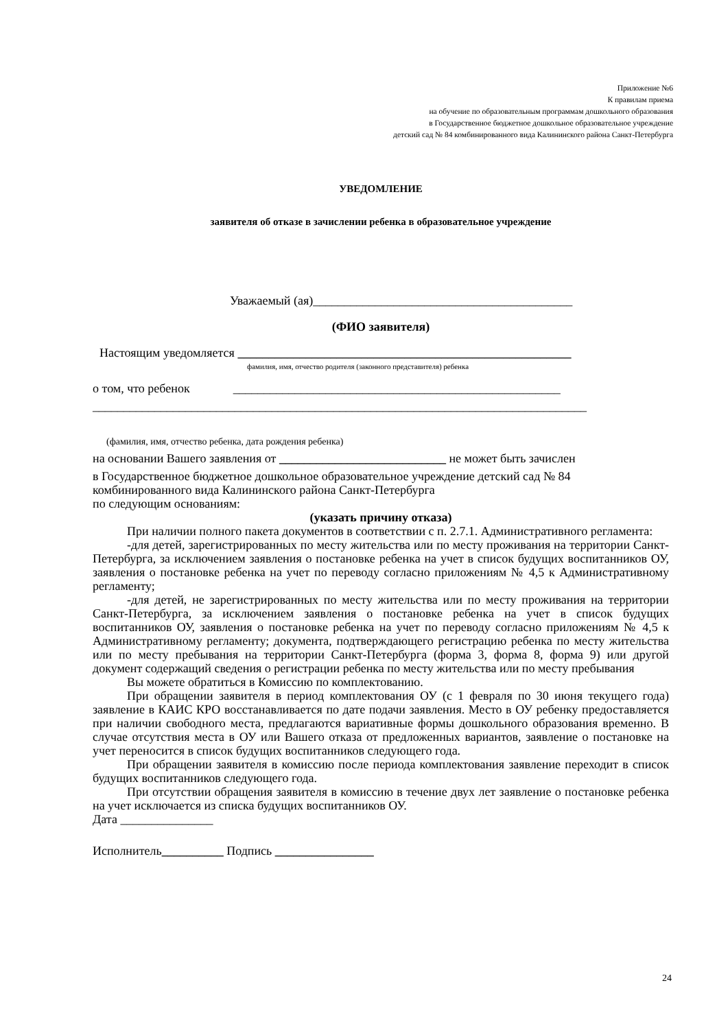Приложение №6
К правилам приема
на обучение по образовательным программам дошкольного образования
в Государственное бюджетное дошкольное образовательное учреждение
детский сад № 84 комбинированного вида Калининского района Санкт-Петербурга
УВЕДОМЛЕНИЕ
заявителя об отказе в зачислении ребенка в образовательное учреждение
Уважаемый (ая)__________________________________________
(ФИО заявителя)
Настоящим уведомляется ______________________________________________________
фамилия, имя, отчество родителя (законного представителя) ребенка
о том, что ребенок _____________________________________________________
________________________________________________________________________________
(фамилия, имя, отчество ребенка, дата рождения ребенка)
на основании Вашего заявления от ___________________________ не может быть зачислен
в Государственное бюджетное дошкольное образовательное учреждение детский сад № 84 комбинированного вида Калининского района Санкт-Петербурга
по следующим основаниям:
(указать причину отказа)
При наличии полного пакета документов в соответствии с п. 2.7.1. Административного регламента:
-для детей, зарегистрированных по месту жительства или по месту проживания на территории Санкт-Петербурга, за исключением заявления о постановке ребенка на учет в список будущих воспитанников ОУ, заявления о постановке ребенка на учет по переводу согласно приложениям № 4,5 к Административному регламенту;
-для детей, не зарегистрированных по месту жительства или по месту проживания на территории Санкт-Петербурга, за исключением заявления о постановке ребенка на учет в список будущих воспитанников ОУ, заявления о постановке ребенка на учет по переводу согласно приложениям № 4,5 к Административному регламенту; документа, подтверждающего регистрацию ребенка по месту жительства или по месту пребывания на территории Санкт-Петербурга (форма 3, форма 8, форма 9) или другой документ содержащий сведения о регистрации ребенка по месту жительства или по месту пребывания
Вы можете обратиться в Комиссию по комплектованию.
При обращении заявителя в период комплектования ОУ (с 1 февраля по 30 июня текущего года) заявление в КАИС КРО восстанавливается по дате подачи заявления. Место в ОУ ребенку предоставляется при наличии свободного места, предлагаются вариативные формы дошкольного образования временно. В случае отсутствия места в ОУ или Вашего отказа от предложенных вариантов, заявление о постановке на учет переносится в список будущих воспитанников следующего года.
При обращении заявителя в комиссию после периода комплектования заявление переходит в список будущих воспитанников следующего года.
При отсутствии обращения заявителя в комиссию в течение двух лет заявление о постановке ребенка на учет исключается из списка будущих воспитанников ОУ.
Дата _______________
Исполнитель__________ Подпись ________________
24